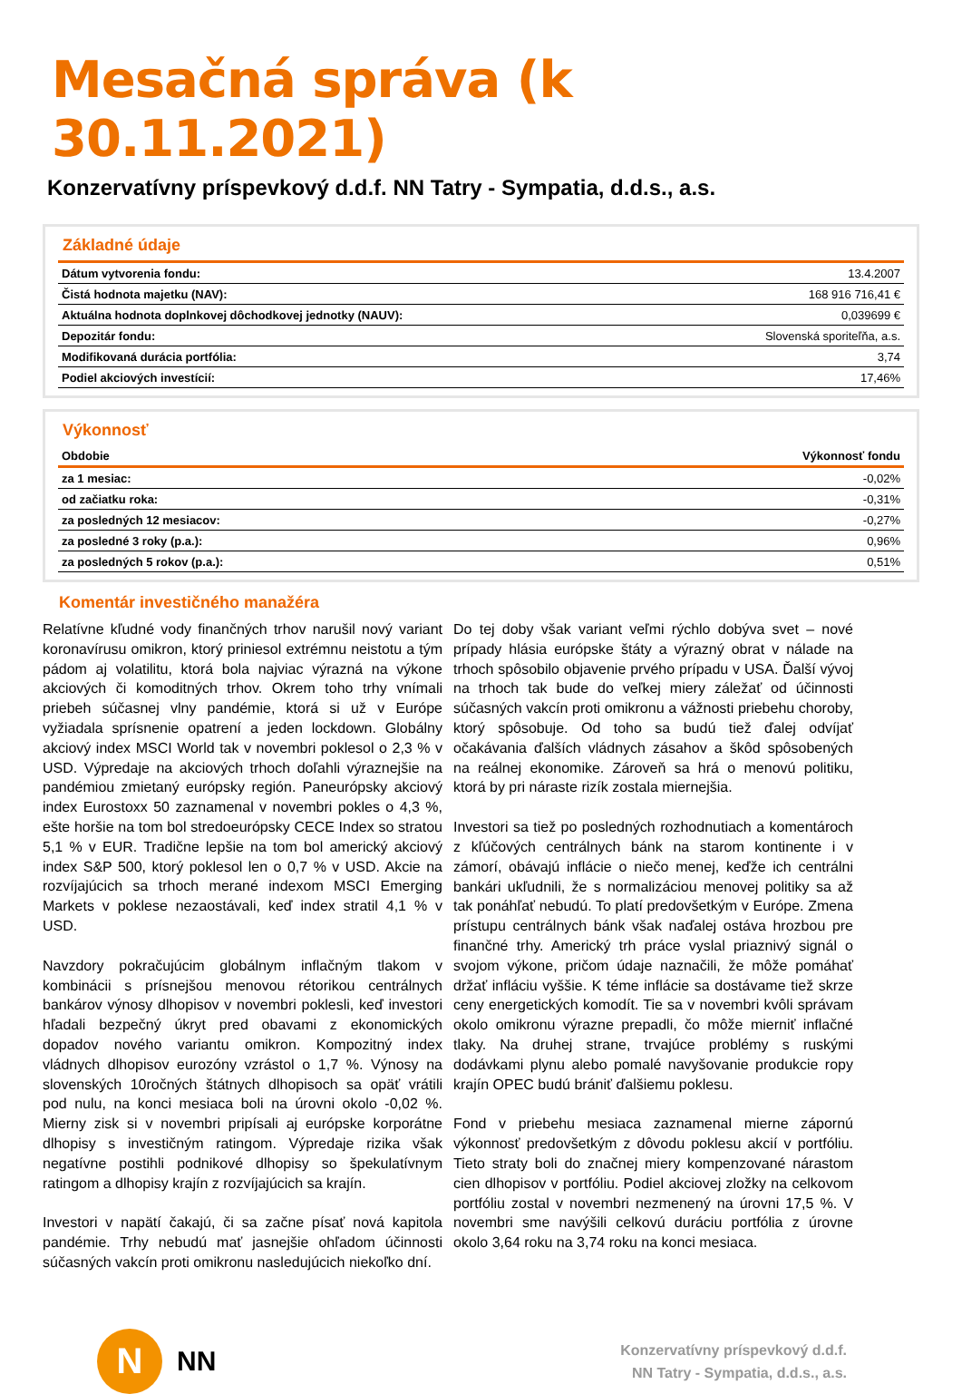Mesačná správa (k 30.11.2021)
Konzervatívny príspevkový d.d.f. NN Tatry - Sympatia, d.d.s., a.s.
Základné údaje
| Dátum vytvorenia fondu: | 13.4.2007 |
| Čistá hodnota majetku (NAV): | 168 916 716,41 € |
| Aktuálna hodnota doplnkovej dôchodkovej jednotky (NAUV): | 0,039699 € |
| Depozitár fondu: | Slovenská sporiteľňa, a.s. |
| Modifikovaná durácia portfólia: | 3,74 |
| Podiel akciových investícií: | 17,46% |
Výkonnosť
| Obdobie | Výkonnosť fondu |
| --- | --- |
| za 1 mesiac: | -0,02% |
| od začiatku roka: | -0,31% |
| za posledných 12 mesiacov: | -0,27% |
| za posledné 3 roky (p.a.): | 0,96% |
| za posledných 5 rokov (p.a.): | 0,51% |
Komentár investičného manažéra
Relatívne kľudné vody finančných trhov narušil nový variant koronavírusu omikron, ktorý priniesol extrémnu neistotu a tým pádom aj volatilitu, ktorá bola najviac výrazná na výkone akciových či komoditných trhov. Okrem toho trhy vnímali priebeh súčasnej vlny pandémie, ktorá si už v Európe vyžiadala sprísnenie opatrení a jeden lockdown. Globálny akciový index MSCI World tak v novembri poklesol o 2,3 % v USD. Výpredaje na akciových trhoch doľahli výraznejšie na pandémiou zmietaný európsky región. Paneurópsky akciový index Eurostoxx 50 zaznamenal v novembri pokles o 4,3 %, ešte horšie na tom bol stredoeurópsky CECE Index so stratou 5,1 % v EUR. Tradične lepšie na tom bol americký akciový index S&P 500, ktorý poklesol len o 0,7 % v USD. Akcie na rozvíjajúcich sa trhoch merané indexom MSCI Emerging Markets v poklese nezaostávali, keď index stratil 4,1 % v USD.
Navzdory pokračujúcim globálnym inflačným tlakom v kombinácii s prísnejšou menovou rétorikou centrálnych bankárov výnosy dlhopisov v novembri poklesli, keď investori hľadali bezpečný úkryt pred obavami z ekonomických dopadov nového variantu omikron. Kompozitný index vládnych dlhopisov eurozóny vzrástol o 1,7 %. Výnosy na slovenských 10ročných štátnych dlhopisoch sa opäť vrátili pod nulu, na konci mesiaca boli na úrovni okolo -0,02 %. Mierny zisk si v novembri pripísali aj európske korporátne dlhopisy s investičným ratingom. Výpredaje rizika však negatívne postihli podnikové dlhopisy so špekulatívnym ratingom a dlhopisy krajín z rozvíjajúcich sa krajín.
Investori v napätí čakajú, či sa začne písať nová kapitola pandémie. Trhy nebudú mať jasnejšie ohľadom účinnosti súčasných vakcín proti omikronu nasledujúcich niekoľko dní.
Do tej doby však variant veľmi rýchlo dobýva svet – nové prípady hlásia európske štáty a výrazný obrat v nálade na trhoch spôsobilo objavenie prvého prípadu v USA. Ďalší vývoj na trhoch tak bude do veľkej miery záležať od účinnosti súčasných vakcín proti omikronu a vážnosti priebehu choroby, ktorý spôsobuje. Od toho sa budú tiež ďalej odvíjať očakávania ďalších vládnych zásahov a škôd spôsobených na reálnej ekonomike. Zároveň sa hrá o menovú politiku, ktorá by pri náraste rizík zostala miernejšia.
Investori sa tiež po posledných rozhodnutiach a komentároch z kľúčových centrálnych bánk na starom kontinente i v zámorí, obávajú inflácie o niečo menej, keďže ich centrálni bankári ukľudnili, že s normalizáciou menovej politiky sa až tak ponáhľať nebudú. To platí predovšetkým v Európe. Zmena prístupu centrálnych bánk však naďalej ostáva hrozbou pre finančné trhy. Americký trh práce vyslal priaznivý signál o svojom výkone, pričom údaje naznačili, že môže pomáhať držať infláciu vyššie. K téme inflácie sa dostávame tiež skrze ceny energetických komodít. Tie sa v novembri kvôli správam okolo omikronu výrazne prepadli, čo môže mierniť inflačné tlaky. Na druhej strane, trvajúce problémy s ruskými dodávkami plynu alebo pomalé navyšovanie produkcie ropy krajín OPEC budú brániť ďalšiemu poklesu.
Fond v priebehu mesiaca zaznamenal mierne zápornú výkonnosť predovšetkým z dôvodu poklesu akcií v portfóliu. Tieto straty boli do značnej miery kompenzované nárastom cien dlhopisov v portfóliu. Podiel akciovej zložky na celkovom portfóliu zostal v novembri nezmenený na úrovni 17,5 %. V novembri sme navýšili celkovú duráciu portfólia z úrovne okolo 3,64 roku na 3,74 roku na konci mesiaca.
N
NN
Konzervatívny príspevkový d.d.f.
NN Tatry - Sympatia, d.d.s., a.s.